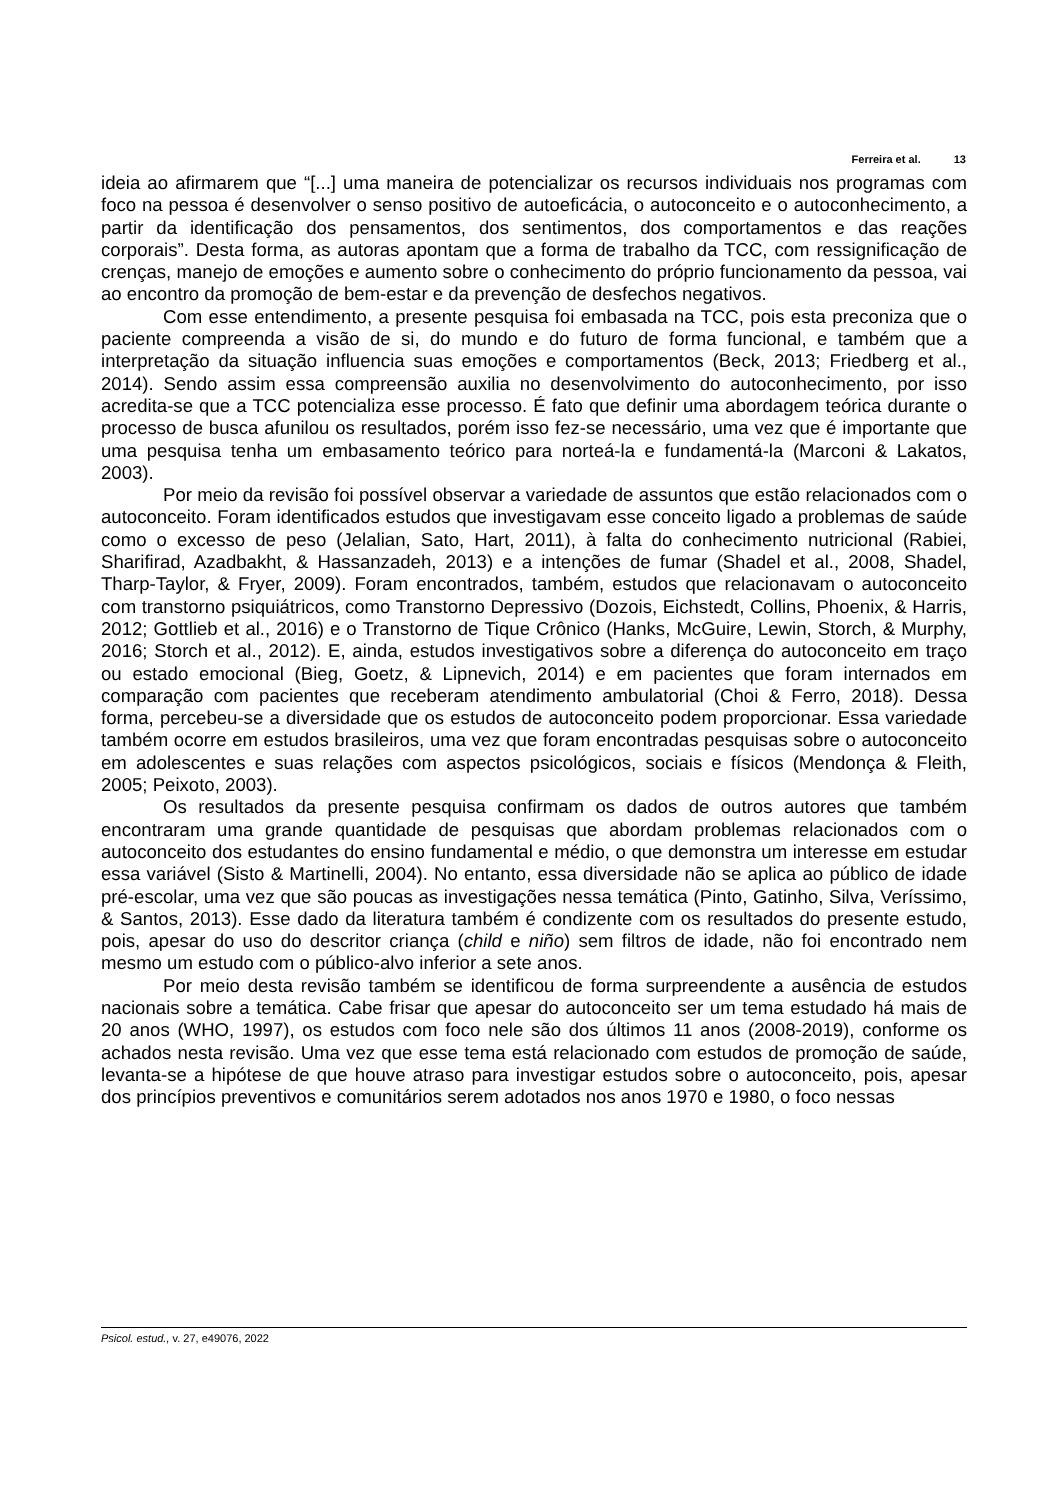Ferreira et al. 13
ideia ao afirmarem que “[...] uma maneira de potencializar os recursos individuais nos programas com foco na pessoa é desenvolver o senso positivo de autoeficácia, o autoconceito e o autoconhecimento, a partir da identificação dos pensamentos, dos sentimentos, dos comportamentos e das reações corporais”. Desta forma, as autoras apontam que a forma de trabalho da TCC, com ressignificação de crenças, manejo de emoções e aumento sobre o conhecimento do próprio funcionamento da pessoa, vai ao encontro da promoção de bem-estar e da prevenção de desfechos negativos.
Com esse entendimento, a presente pesquisa foi embasada na TCC, pois esta preconiza que o paciente compreenda a visão de si, do mundo e do futuro de forma funcional, e também que a interpretação da situação influencia suas emoções e comportamentos (Beck, 2013; Friedberg et al., 2014). Sendo assim essa compreensão auxilia no desenvolvimento do autoconhecimento, por isso acredita-se que a TCC potencializa esse processo. É fato que definir uma abordagem teórica durante o processo de busca afunilou os resultados, porém isso fez-se necessário, uma vez que é importante que uma pesquisa tenha um embasamento teórico para norteá-la e fundamentá-la (Marconi & Lakatos, 2003).
Por meio da revisão foi possível observar a variedade de assuntos que estão relacionados com o autoconceito. Foram identificados estudos que investigavam esse conceito ligado a problemas de saúde como o excesso de peso (Jelalian, Sato, Hart, 2011), à falta do conhecimento nutricional (Rabiei, Sharifirad, Azadbakht, & Hassanzadeh, 2013) e a intenções de fumar (Shadel et al., 2008, Shadel, Tharp-Taylor, & Fryer, 2009). Foram encontrados, também, estudos que relacionavam o autoconceito com transtorno psiquiátricos, como Transtorno Depressivo (Dozois, Eichstedt, Collins, Phoenix, & Harris, 2012; Gottlieb et al., 2016) e o Transtorno de Tique Crônico (Hanks, McGuire, Lewin, Storch, & Murphy, 2016; Storch et al., 2012). E, ainda, estudos investigativos sobre a diferença do autoconceito em traço ou estado emocional (Bieg, Goetz, & Lipnevich, 2014) e em pacientes que foram internados em comparação com pacientes que receberam atendimento ambulatorial (Choi & Ferro, 2018). Dessa forma, percebeu-se a diversidade que os estudos de autoconceito podem proporcionar. Essa variedade também ocorre em estudos brasileiros, uma vez que foram encontradas pesquisas sobre o autoconceito em adolescentes e suas relações com aspectos psicológicos, sociais e físicos (Mendonça & Fleith, 2005; Peixoto, 2003).
Os resultados da presente pesquisa confirmam os dados de outros autores que também encontraram uma grande quantidade de pesquisas que abordam problemas relacionados com o autoconceito dos estudantes do ensino fundamental e médio, o que demonstra um interesse em estudar essa variável (Sisto & Martinelli, 2004). No entanto, essa diversidade não se aplica ao público de idade pré-escolar, uma vez que são poucas as investigações nessa temática (Pinto, Gatinho, Silva, Veríssimo, & Santos, 2013). Esse dado da literatura também é condizente com os resultados do presente estudo, pois, apesar do uso do descritor criança (child e niño) sem filtros de idade, não foi encontrado nem mesmo um estudo com o público-alvo inferior a sete anos.
Por meio desta revisão também se identificou de forma surpreendente a ausência de estudos nacionais sobre a temática. Cabe frisar que apesar do autoconceito ser um tema estudado há mais de 20 anos (WHO, 1997), os estudos com foco nele são dos últimos 11 anos (2008-2019), conforme os achados nesta revisão. Uma vez que esse tema está relacionado com estudos de promoção de saúde, levanta-se a hipótese de que houve atraso para investigar estudos sobre o autoconceito, pois, apesar dos princípios preventivos e comunitários serem adotados nos anos 1970 e 1980, o foco nessas
Psicol. estud., v. 27, e49076, 2022